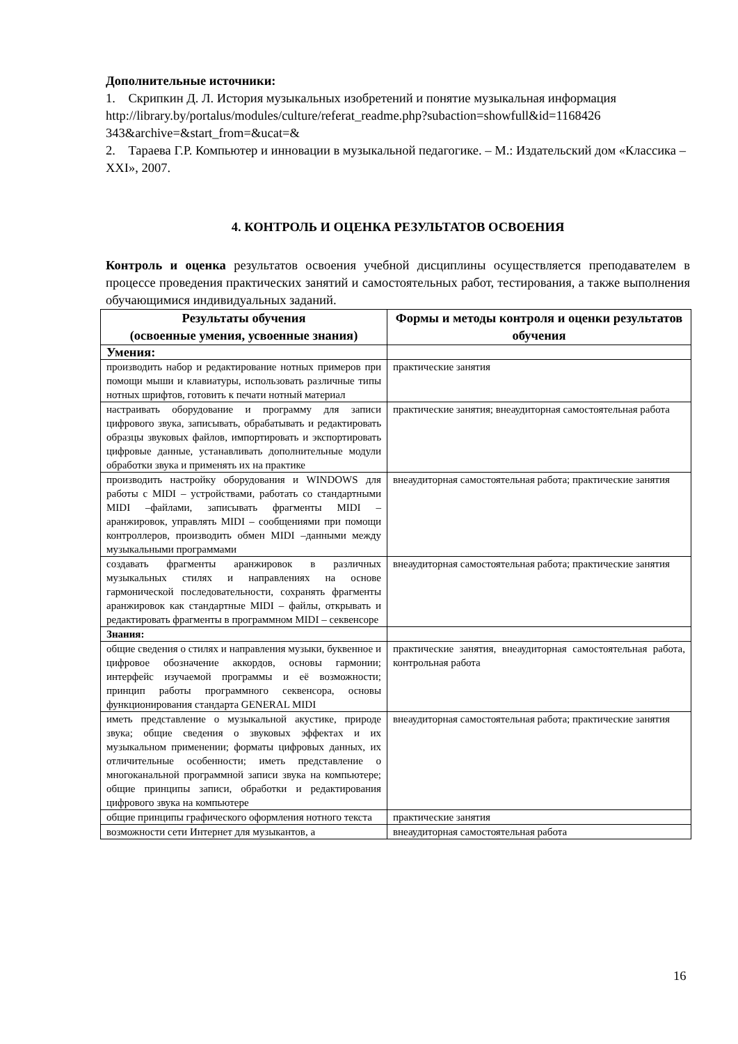Дополнительные источники:
1. Скрипкин Д. Л. История музыкальных изобретений и понятие музыкальная информация
http://library.by/portalus/modules/culture/referat_readme.php?subaction=showfull&id=1168426 343&archive=&start_from=&ucat=&
2. Тараева Г.Р. Компьютер и инновации в музыкальной педагогике. – М.: Издательский дом «Классика – XXI», 2007.
4. КОНТРОЛЬ И ОЦЕНКА РЕЗУЛЬТАТОВ ОСВОЕНИЯ
Контроль и оценка результатов освоения учебной дисциплины осуществляется преподавателем в процессе проведения практических занятий и самостоятельных работ, тестирования, а также выполнения обучающимися индивидуальных заданий.
| Результаты обучения (освоенные умения, усвоенные знания) | Формы и методы контроля и оценки результатов обучения |
| --- | --- |
| Умения: | |
| производить набор и редактирование нотных примеров при помощи мыши и клавиатуры, использовать различные типы нотных шрифтов, готовить к печати нотный материал | практические занятия |
| настраивать оборудование и программу для записи цифрового звука, записывать, обрабатывать и редактировать образцы звуковых файлов, импортировать и экспортировать цифровые данные, устанавливать дополнительные модули обработки звука и применять их на практике | практические занятия; внеаудиторная самостоятельная работа |
| производить настройку оборудования и WINDOWS для работы с MIDI – устройствами, работать со стандартными MIDI –файлами, записывать фрагменты MIDI – аранжировок, управлять MIDI – сообщениями при помощи контроллеров, производить обмен MIDI –данными между музыкальными программами | внеаудиторная самостоятельная работа; практические занятия |
| создавать фрагменты аранжировок в различных музыкальных стилях и направлениях на основе гармонической последовательности, сохранять фрагменты аранжировок как стандартные MIDI – файлы, открывать и редактировать фрагменты в программном MIDI – секвенсоре | внеаудиторная самостоятельная работа; практические занятия |
| Знания: | |
| общие сведения о стилях и направления музыки, буквенное и цифровое обозначение аккордов, основы гармонии; интерфейс изучаемой программы и её возможности; принцип работы программного секвенсора, основы функционирования стандарта GENERAL MIDI | практические занятия, внеаудиторная самостоятельная работа, контрольная работа |
| иметь представление о музыкальной акустике, природе звука; общие сведения о звуковых эффектах и их музыкальном применении; форматы цифровых данных, их отличительные особенности; иметь представление о многоканальной программной записи звука на компьютере; общие принципы записи, обработки и редактирования цифрового звука на компьютере | внеаудиторная самостоятельная работа; практические занятия |
| общие принципы графического оформления нотного текста | практические занятия |
| возможности сети Интернет для музыкантов, а | внеаудиторная самостоятельная работа |
16